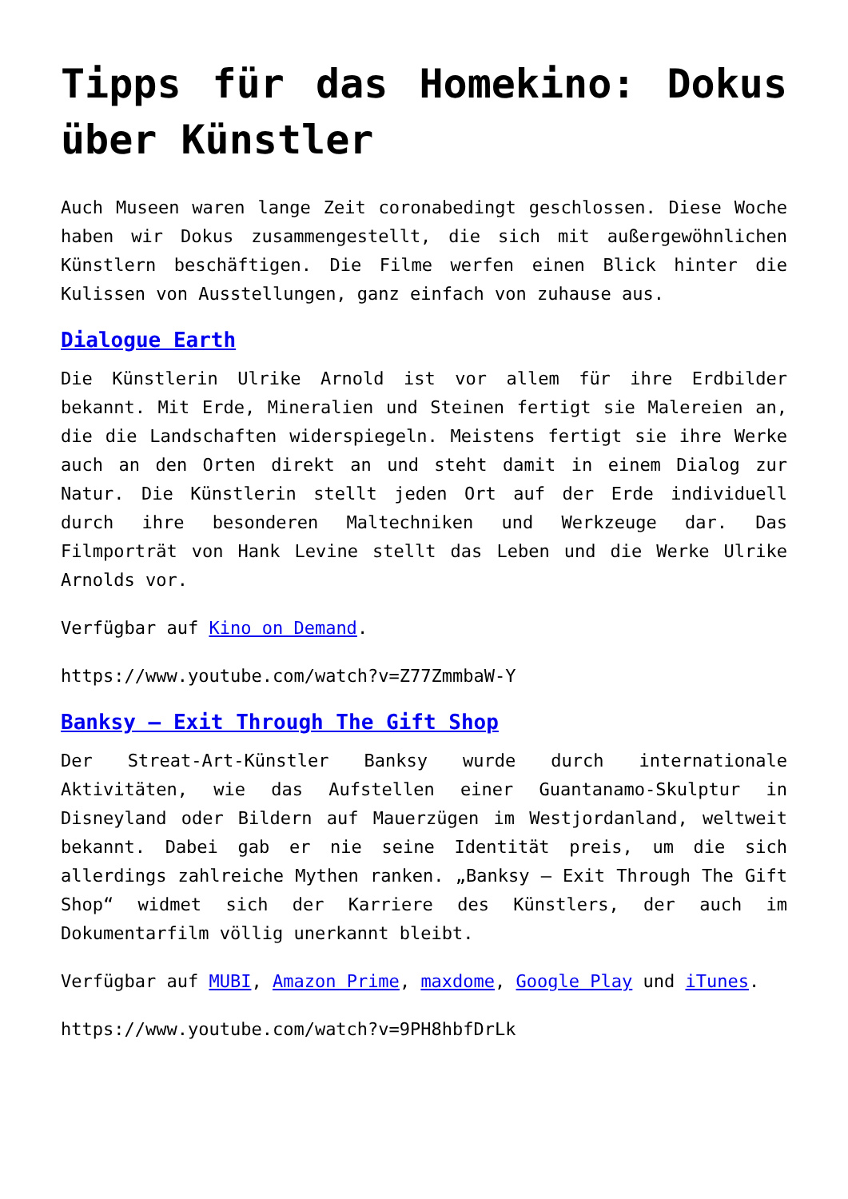Tipps für das Homekino: Dokus über Künstler
Auch Museen waren lange Zeit coronabedingt geschlossen. Diese Woche haben wir Dokus zusammengestellt, die sich mit außergewöhnlichen Künstlern beschäftigen. Die Filme werfen einen Blick hinter die Kulissen von Ausstellungen, ganz einfach von zuhause aus.
Dialogue Earth
Die Künstlerin Ulrike Arnold ist vor allem für ihre Erdbilder bekannt. Mit Erde, Mineralien und Steinen fertigt sie Malereien an, die die Landschaften widerspiegeln. Meistens fertigt sie ihre Werke auch an den Orten direkt an und steht damit in einem Dialog zur Natur. Die Künstlerin stellt jeden Ort auf der Erde individuell durch ihre besonderen Maltechniken und Werkzeuge dar. Das Filmporträt von Hank Levine stellt das Leben und die Werke Ulrike Arnolds vor.
Verfügbar auf Kino on Demand.
https://www.youtube.com/watch?v=Z77ZmmbaW-Y
Banksy – Exit Through The Gift Shop
Der Streat-Art-Künstler Banksy wurde durch internationale Aktivitäten, wie das Aufstellen einer Guantanamo-Skulptur in Disneyland oder Bildern auf Mauerzügen im Westjordanland, weltweit bekannt. Dabei gab er nie seine Identität preis, um die sich allerdings zahlreiche Mythen ranken. „Banksy – Exit Through The Gift Shop“ widmet sich der Karriere des Künstlers, der auch im Dokumentarfilm völlig unerkannt bleibt.
Verfügbar auf MUBI, Amazon Prime, maxdome, Google Play und iTunes.
https://www.youtube.com/watch?v=9PH8hbfDrLk